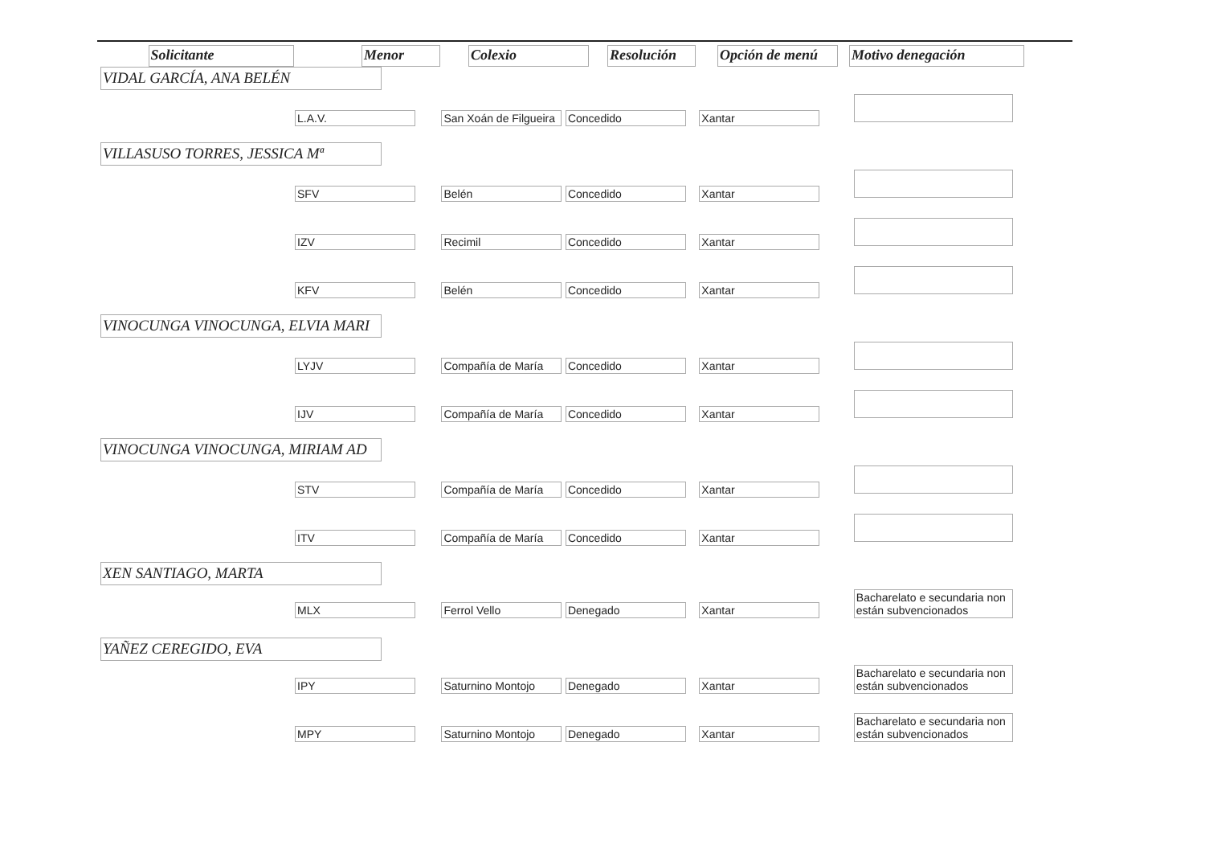| Solicitante | Menor | Colexio | Resolución | Opción de menú | Motivo denegación |
| --- | --- | --- | --- | --- | --- |
| VIDAL GARCÍA, ANA BELÉN | | | | | |
| | L.A.V. San Xoán de Filgueira Concedido Xantar | | | | |
| VILLASUSO TORRES, JESSICA Mª | | | | | |
| | SFV Belén Concedido Xantar | | | | |
| | IZV Recimil Concedido Xantar | | | | |
| | KFV Belén Concedido Xantar | | | | |
| VINOCUNGA VINOCUNGA, ELVIA MARI | | | | | |
| | LYJV Compañía de María Concedido Xantar | | | | |
| | IJV Compañía de María Concedido Xantar | | | | |
| VINOCUNGA VINOCUNGA, MIRIAM AD | | | | | |
| | STV Compañía de María Concedido Xantar | | | | |
| | ITV Compañía de María Concedido Xantar | | | | |
| XEN SANTIAGO, MARTA | | | | | |
| | MLX Ferrol Vello Denegado Xantar Bacharelato e secundaria non están subvencionados | | | | |
| YAÑEZ CEREGIDO, EVA | | | | | |
| | IPY Saturnino Montojo Denegado Xantar Bacharelato e secundaria non están subvencionados | | | | |
| | MPY Saturnino Montojo Denegado Xantar Bacharelato e secundaria non están subvencionados | | | | |